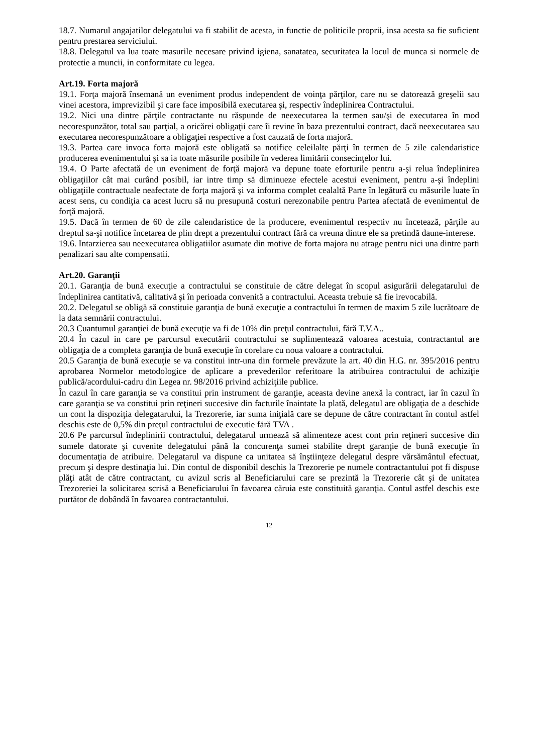18.7. Numarul angajatilor delegatului va fi stabilit de acesta, in functie de politicile proprii, insa acesta sa fie suficient pentru prestarea serviciului.
18.8. Delegatul va lua toate masurile necesare privind igiena, sanatatea, securitatea la locul de munca si normele de protectie a muncii, in conformitate cu legea.
Art.19. Forta majoră
19.1. Forţa majoră însemană un eveniment produs independent de voinţa părţilor, care nu se datorează greşelii sau vinei acestora, imprevizibil şi care face imposibilă executarea şi, respectiv îndeplinirea Contractului.
19.2. Nici una dintre părţile contractante nu răspunde de neexecutarea la termen sau/şi de executarea în mod necorespunzător, total sau parţial, a oricărei obligaţii care îi revine în baza prezentului contract, dacă neexecutarea sau executarea necorespunzătoare a obligaţiei respective a fost cauzată de forta majoră.
19.3. Partea care invoca forta majoră este obligată sa notifice celeilalte părţi în termen de 5 zile calendaristice producerea evenimentului şi sa ia toate măsurile posibile în vederea limitării consecinţelor lui.
19.4. O Parte afectată de un eveniment de forţă majoră va depune toate eforturile pentru a-şi relua îndeplinirea obligaţiilor cât mai curând posibil, iar intre timp să diminueze efectele acestui eveniment, pentru a-şi îndeplini obligaţiile contractuale neafectate de forţa majoră şi va informa complet cealaltă Parte în legătură cu măsurile luate în acest sens, cu condiţia ca acest lucru să nu presupună costuri nerezonabile pentru Partea afectată de evenimentul de forţă majoră.
19.5. Dacă în termen de 60 de zile calendaristice de la producere, evenimentul respectiv nu încetează, părţile au dreptul sa-şi notifice încetarea de plin drept a prezentului contract fără ca vreuna dintre ele sa pretindă daune-interese.
19.6. Intarzierea sau neexecutarea obligatiilor asumate din motive de forta majora nu atrage pentru nici una dintre parti penalizari sau alte compensatii.
Art.20. Garanţii
20.1. Garanţia de bună execuţie a contractului se constituie de către delegat în scopul asigurării delegatarului de îndeplinirea cantitativă, calitativă şi în perioada convenită a contractului. Aceasta trebuie să fie irevocabilă.
20.2. Delegatul se obligă să constituie garanţia de bună execuţie a contractului în termen de maxim 5 zile lucrătoare de la data semnării contractului.
20.3 Cuantumul garanţiei de bună execuţie va fi de 10% din preţul contractului, fără T.V.A..
20.4 În cazul in care pe parcursul executării contractului se suplimentează valoarea acestuia, contractantul are obligaţia de a completa garanţia de bună execuţie în corelare cu noua valoare a contractului.
20.5 Garanţia de bună execuţie se va constitui intr-una din formele prevăzute la art. 40 din H.G. nr. 395/2016 pentru aprobarea Normelor metodologice de aplicare a prevederilor referitoare la atribuirea contractului de achiziţie publică/acordului-cadru din Legea nr. 98/2016 privind achiziţiile publice.
În cazul în care garanţia se va constitui prin instrument de garanţie, aceasta devine anexă la contract, iar în cazul în care garanţia se va constitui prin reţineri succesive din facturile înaintate la plată, delegatul are obligaţia de a deschide un cont la dispoziţia delegatarului, la Trezorerie, iar suma iniţială care se depune de către contractant în contul astfel deschis este de 0,5% din preţul contractului de executie fără TVA .
20.6 Pe parcursul îndeplinirii contractului, delegatarul urmează să alimenteze acest cont prin reţineri succesive din sumele datorate şi cuvenite delegatului până la concurenţa sumei stabilite drept garanţie de bună execuţie în documentaţia de atribuire. Delegatarul va dispune ca unitatea să înştiinţeze delegatul despre vărsământul efectuat, precum şi despre destinaţia lui. Din contul de disponibil deschis la Trezorerie pe numele contractantului pot fi dispuse plăţi atât de către contractant, cu avizul scris al Beneficiarului care se prezintă la Trezorerie cât şi de unitatea Trezoreriei la solicitarea scrisă a Beneficiarului în favoarea căruia este constituită garanţia. Contul astfel deschis este purtător de dobândă în favoarea contractantului.
12